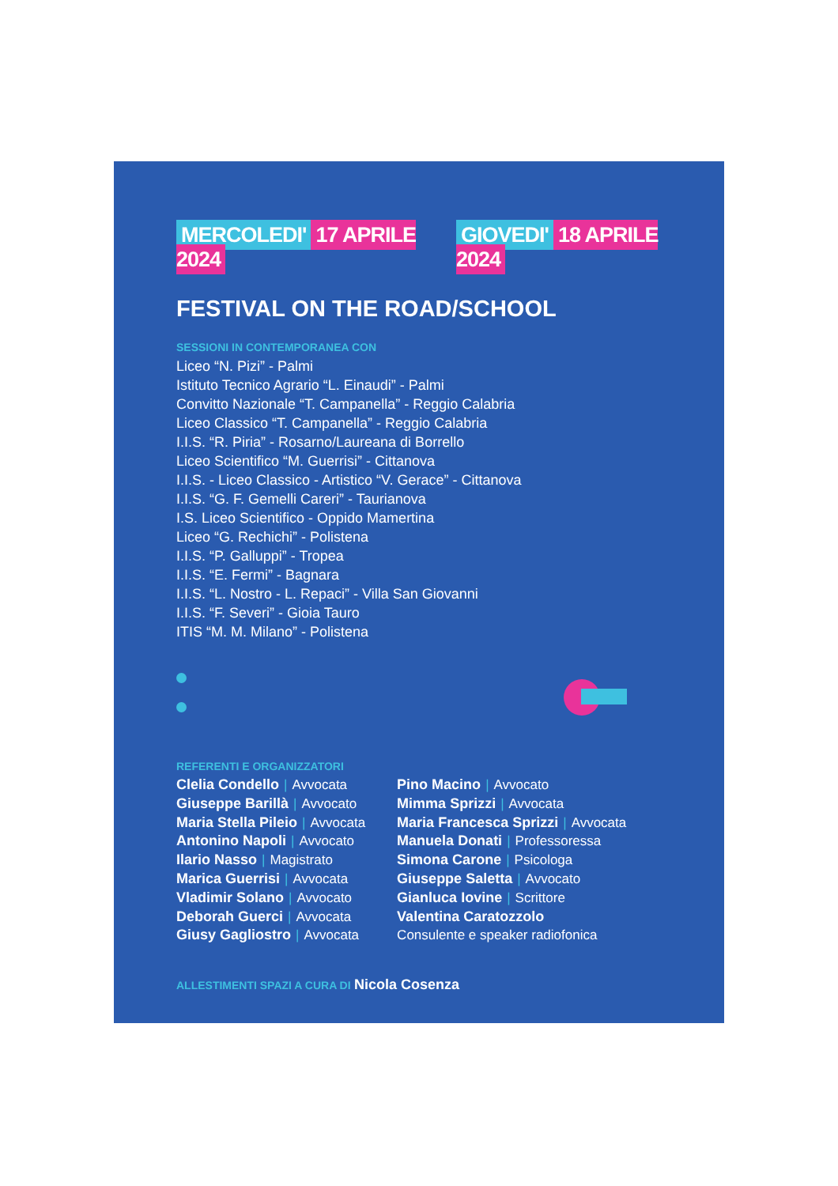MERCOLEDI' 17 APRILE 2024 GIOVEDI' 18 APRILE 2024
FESTIVAL ON THE ROAD/SCHOOL
SESSIONI IN CONTEMPORANEA CON
Liceo “N. Pizi” - Palmi
Istituto Tecnico Agrario “L. Einaudi” - Palmi
Convitto Nazionale “T. Campanella” - Reggio Calabria
Liceo Classico “T. Campanella” - Reggio Calabria
I.I.S. “R. Piria” - Rosarno/Laureana di Borrello
Liceo Scientifico “M. Guerrisi” - Cittanova
I.I.S. - Liceo Classico - Artistico “V. Gerace” - Cittanova
I.I.S. “G. F. Gemelli Careri” - Taurianova
I.S. Liceo Scientifico - Oppido Mamertina
Liceo “G. Rechichi” - Polistena
I.I.S. “P. Galluppi” - Tropea
I.I.S. “E. Fermi” - Bagnara
I.I.S. “L. Nostro - L. Repaci” - Villa San Giovanni
I.I.S. “F. Severi” - Gioia Tauro
ITIS “M. M. Milano” - Polistena
REFERENTI E ORGANIZZATORI
Clelia Condello | Avvocata
Giuseppe Barillà | Avvocato
Maria Stella Pileio | Avvocata
Antonino Napoli | Avvocato
Ilario Nasso | Magistrato
Marica Guerrisi | Avvocata
Vladimir Solano | Avvocato
Deborah Guerci | Avvocata
Giusy Gagliostro | Avvocata
Pino Macino | Avvocato
Mimma Sprizzi | Avvocata
Maria Francesca Sprizzi | Avvocata
Manuela Donati | Professoressa
Simona Carone | Psicologa
Giuseppe Saletta | Avvocato
Gianluca Iovine | Scrittore
Valentina Caratozzolo
Consulente e speaker radiofonica
ALLESTIMENTI SPAZI A CURA DI Nicola Cosenza